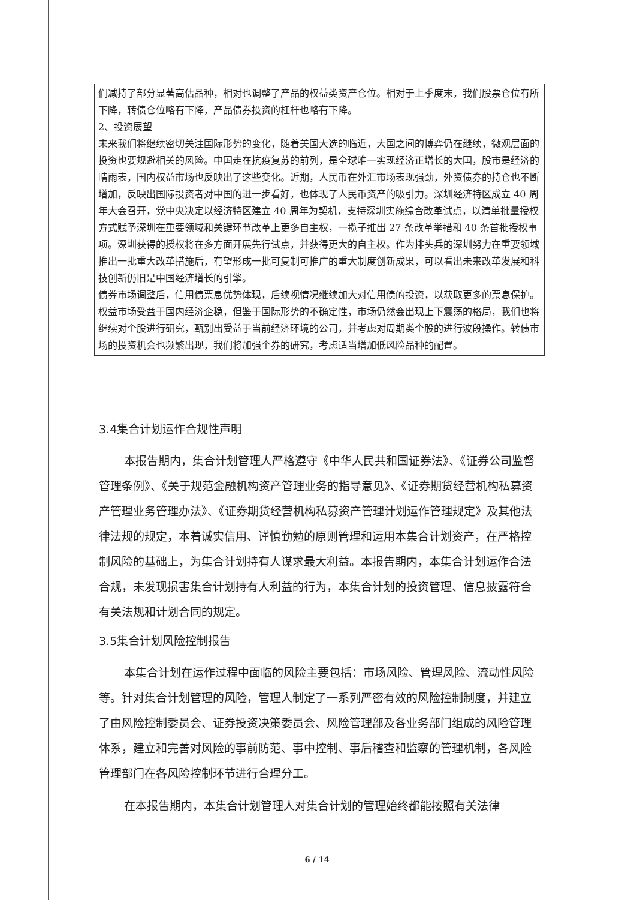们减持了部分显著高估品种，相对也调整了产品的权益类资产仓位。相对于上季度末，我们股票仓位有所下降，转债仓位略有下降，产品债券投资的杠杆也略有下降。
2、投资展望
未来我们将继续密切关注国际形势的变化，随着美国大选的临近，大国之间的博弈仍在继续，微观层面的投资也要规避相关的风险。中国走在抗疫复苏的前列，是全球唯一实现经济正增长的大国，股市是经济的晴雨表，国内权益市场也反映出了这些变化。近期，人民币在外汇市场表现强劲，外资债券的持仓也不断增加，反映出国际投资者对中国的进一步看好，也体现了人民币资产的吸引力。深圳经济特区成立 40 周年大会召开，党中央决定以经济特区建立 40 周年为契机，支持深圳实施综合改革试点，以清单批量授权方式赋予深圳在重要领域和关键环节改革上更多自主权，一揽子推出 27 条改革举措和 40 条首批授权事项。深圳获得的授权将在多方面开展先行试点，并获得更大的自主权。作为排头兵的深圳努力在重要领域推出一批重大改革措施后，有望形成一批可复制可推广的重大制度创新成果，可以看出未来改革发展和科技创新仍旧是中国经济增长的引擎。
债券市场调整后，信用债票息优势体现，后续视情况继续加大对信用债的投资，以获取更多的票息保护。权益市场受益于国内经济企稳，但鉴于国际形势的不确定性，市场仍然会出现上下震荡的格局，我们也将继续对个股进行研究，甄别出受益于当前经济环境的公司，并考虑对周期类个股的进行波段操作。转债市场的投资机会也频繁出现，我们将加强个券的研究，考虑适当增加低风险品种的配置。
3.4集合计划运作合规性声明
本报告期内，集合计划管理人严格遵守《中华人民共和国证券法》、《证券公司监督管理条例》、《关于规范金融机构资产管理业务的指导意见》、《证券期货经营机构私募资产管理业务管理办法》、《证券期货经营机构私募资产管理计划运作管理规定》及其他法律法规的规定，本着诚实信用、谨慎勤勉的原则管理和运用本集合计划资产，在严格控制风险的基础上，为集合计划持有人谋求最大利益。本报告期内，本集合计划运作合法合规，未发现损害集合计划持有人利益的行为，本集合计划的投资管理、信息披露符合有关法规和计划合同的规定。
3.5集合计划风险控制报告
本集合计划在运作过程中面临的风险主要包括：市场风险、管理风险、流动性风险等。针对集合计划管理的风险，管理人制定了一系列严密有效的风险控制制度，并建立了由风险控制委员会、证券投资决策委员会、风险管理部及各业务部门组成的风险管理体系，建立和完善对风险的事前防范、事中控制、事后稽查和监察的管理机制，各风险管理部门在各风险控制环节进行合理分工。
在本报告期内，本集合计划管理人对集合计划的管理始终都能按照有关法律
6 / 14